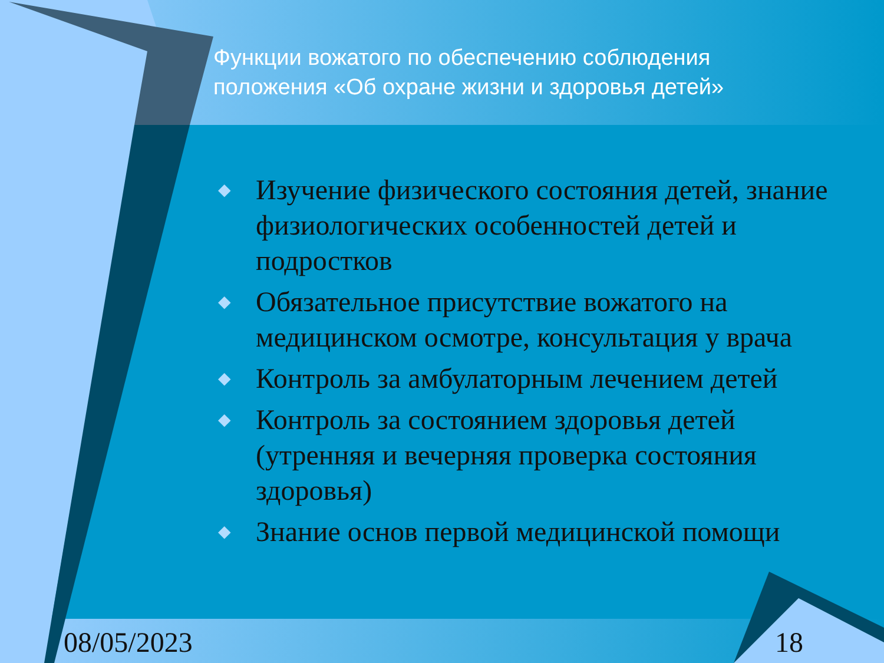Функции вожатого по обеспечению соблюдения
положения «Об охране жизни и здоровья детей»
◆ Изучение физического состояния детей, знание физиологических особенностей детей и подростков
◆ Обязательное присутствие вожатого на медицинском осмотре, консультация у врача
◆ Контроль за амбулаторным лечением детей
◆ Контроль за состоянием здоровья детей (утренняя и вечерняя проверка состояния здоровья)
◆ Знание основ первой медицинской помощи
08/05/2023 18